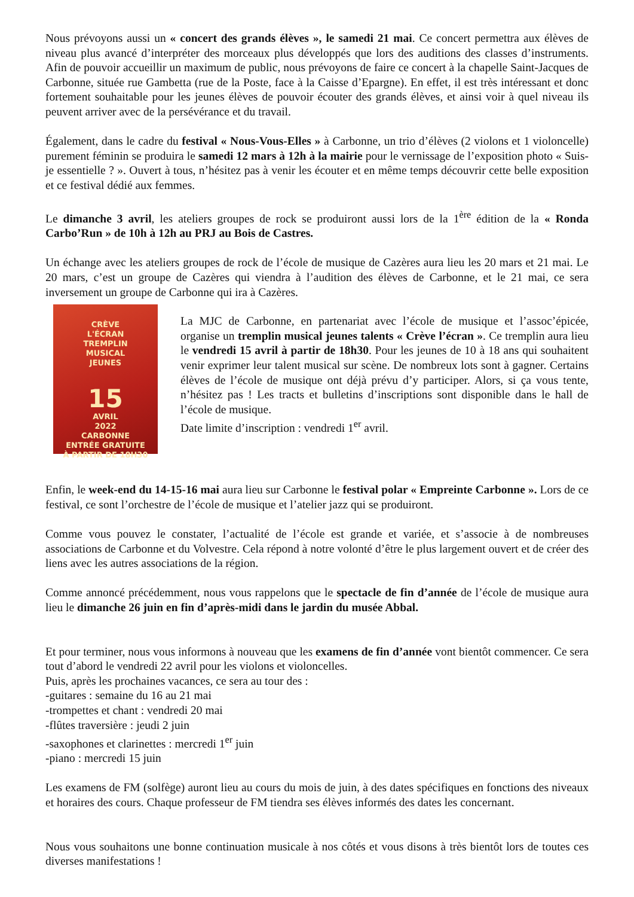Nous prévoyons aussi un « concert des grands élèves », le samedi 21 mai. Ce concert permettra aux élèves de niveau plus avancé d’interpréter des morceaux plus développés que lors des auditions des classes d’instruments. Afin de pouvoir accueillir un maximum de public, nous prévoyons de faire ce concert à la chapelle Saint-Jacques de Carbonne, située rue Gambetta (rue de la Poste, face à la Caisse d’Epargne). En effet, il est très intéressant et donc fortement souhaitable pour les jeunes élèves de pouvoir écouter des grands élèves, et ainsi voir à quel niveau ils peuvent arriver avec de la persévérance et du travail.
Également, dans le cadre du festival « Nous-Vous-Elles » à Carbonne, un trio d’élèves (2 violons et 1 violoncelle) purement féminin se produira le samedi 12 mars à 12h à la mairie pour le vernissage de l’exposition photo « Suis-je essentielle ? ». Ouvert à tous, n’hésitez pas à venir les écouter et en même temps découvrir cette belle exposition et ce festival dédié aux femmes.
Le dimanche 3 avril, les ateliers groupes de rock se produiront aussi lors de la 1<sup>ère</sup> édition de la « Ronda Carbo’Run » de 10h à 12h au PRJ au Bois de Castres.
Un échange avec les ateliers groupes de rock de l’école de musique de Cazères aura lieu les 20 mars et 21 mai. Le 20 mars, c’est un groupe de Cazères qui viendra à l’audition des élèves de Carbonne, et le 21 mai, ce sera inversement un groupe de Carbonne qui ira à Cazères.
CRÈVE
L'ÉCRAN
TREMPLIN
MUSICAL
JEUNES
15
AVRIL
2022
CARBONNE
ENTRÉE GRATUITE
À PARTIR DE 18H30
La MJC de Carbonne, en partenariat avec l’école de musique et l’assoc’épicée, organise un tremplin musical jeunes talents « Crève l’écran ». Ce tremplin aura lieu le vendredi 15 avril à partir de 18h30. Pour les jeunes de 10 à 18 ans qui souhaitent venir exprimer leur talent musical sur scène. De nombreux lots sont à gagner. Certains élèves de l’école de musique ont déjà prévu d’y participer. Alors, si ça vous tente, n’hésitez pas ! Les tracts et bulletins d’inscriptions sont disponible dans le hall de l’école de musique.
Date limite d’inscription : vendredi 1<sup>er</sup> avril.
Enfin, le week-end du 14-15-16 mai aura lieu sur Carbonne le festival polar « Empreinte Carbonne ». Lors de ce festival, ce sont l’orchestre de l’école de musique et l’atelier jazz qui se produiront.
Comme vous pouvez le constater, l’actualité de l’école est grande et variée, et s’associe à de nombreuses associations de Carbonne et du Volvestre. Cela répond à notre volonté d’être le plus largement ouvert et de créer des liens avec les autres associations de la région.
Comme annoncé précédemment, nous vous rappelons que le spectacle de fin d’année de l’école de musique aura lieu le dimanche 26 juin en fin d’après-midi dans le jardin du musée Abbal.
Et pour terminer, nous vous informons à nouveau que les examens de fin d’année vont bientôt commencer. Ce sera tout d’abord le vendredi 22 avril pour les violons et violoncelles.
Puis, après les prochaines vacances, ce sera au tour des :
-guitares : semaine du 16 au 21 mai
-trompettes et chant : vendredi 20 mai
-flûtes traversière : jeudi 2 juin
-saxophones et clarinettes : mercredi 1<sup>er</sup> juin
-piano : mercredi 15 juin
Les examens de FM (solfège) auront lieu au cours du mois de juin, à des dates spécifiques en fonctions des niveaux et horaires des cours. Chaque professeur de FM tiendra ses élèves informés des dates les concernant.
Nous vous souhaitons une bonne continuation musicale à nos côtés et vous disons à très bientôt lors de toutes ces diverses manifestations !